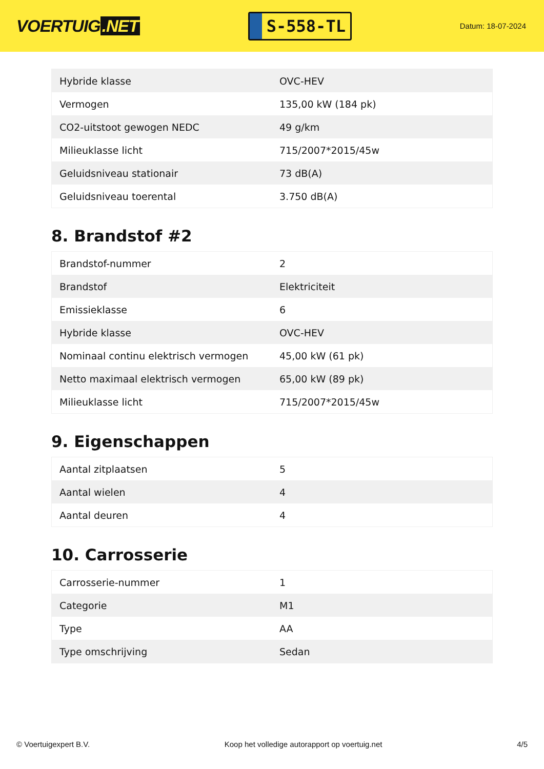VOERTUIG.NET
S-558-TL
Datum: 18-07-2024
| Hybride klasse | OVC-HEV |
| Vermogen | 135,00 kW (184 pk) |
| CO2-uitstoot gewogen NEDC | 49 g/km |
| Milieuklasse licht | 715/2007*2015/45w |
| Geluidsniveau stationair | 73 dB(A) |
| Geluidsniveau toerental | 3.750 dB(A) |
8. Brandstof #2
| Brandstof-nummer | 2 |
| Brandstof | Elektriciteit |
| Emissieklasse | 6 |
| Hybride klasse | OVC-HEV |
| Nominaal continu elektrisch vermogen | 45,00 kW (61 pk) |
| Netto maximaal elektrisch vermogen | 65,00 kW (89 pk) |
| Milieuklasse licht | 715/2007*2015/45w |
9. Eigenschappen
| Aantal zitplaatsen | 5 |
| Aantal wielen | 4 |
| Aantal deuren | 4 |
10. Carrosserie
| Carrosserie-nummer | 1 |
| Categorie | M1 |
| Type | AA |
| Type omschrijving | Sedan |
© Voertuigexpert B.V. Koop het volledige autorapport op voertuig.net 4/5